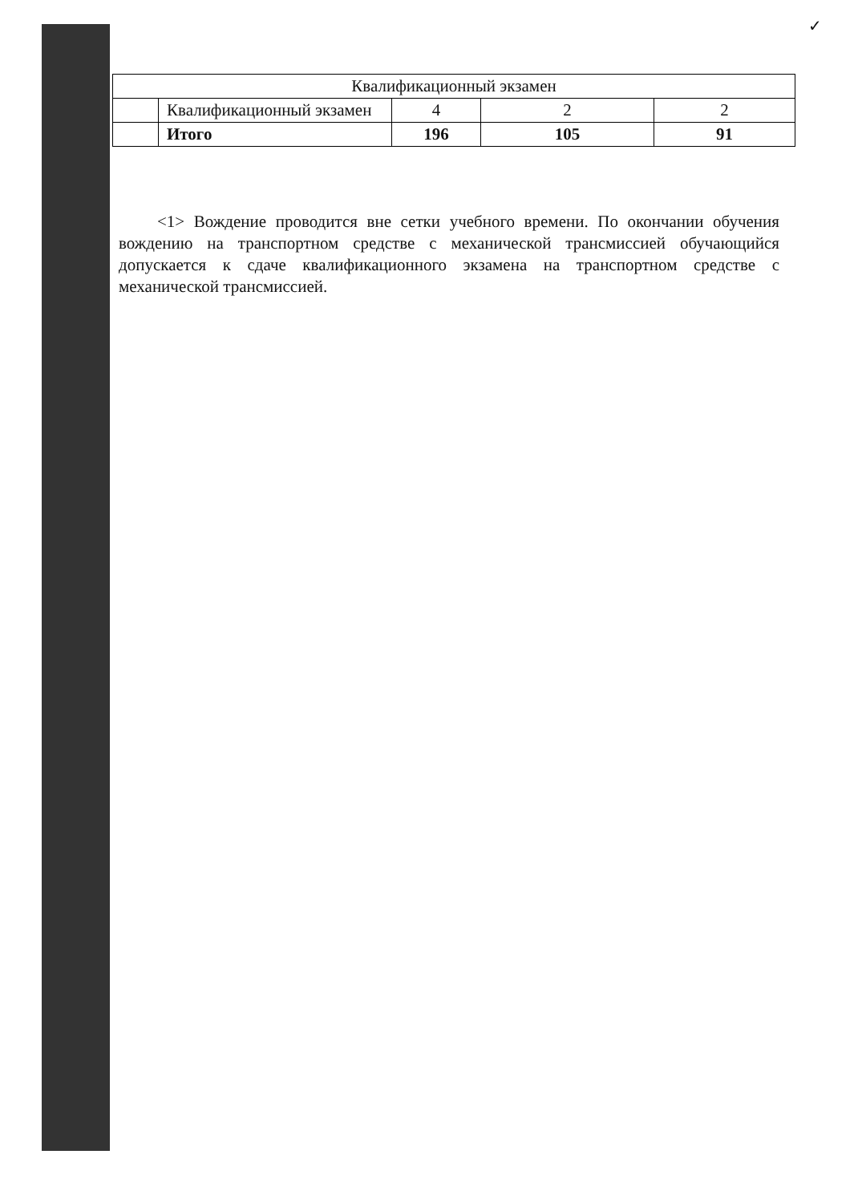✓
| Квалификационный экзамен | | | | |
| | Квалификационный экзамен | 4 | 2 | 2 |
| | Итого | 196 | 105 | 91 |
<1> Вождение проводится вне сетки учебного времени. По окончании обучения вождению на транспортном средстве с механической трансмиссией обучающийся допускается к сдаче квалификационного экзамена на транспортном средстве с механической трансмиссией.